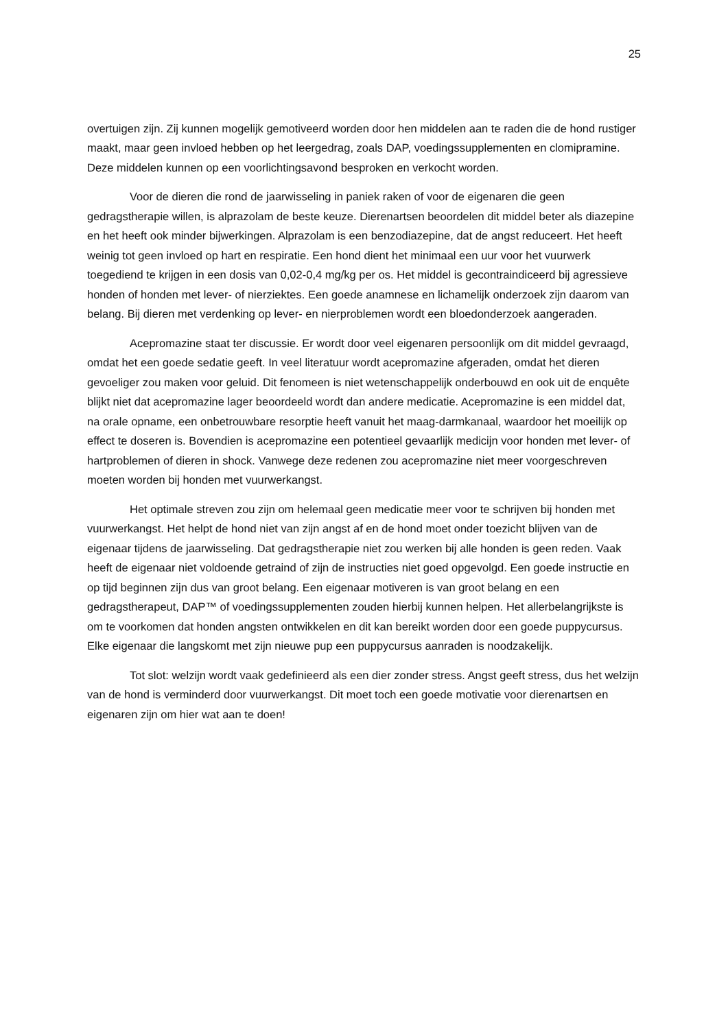25
overtuigen zijn. Zij kunnen mogelijk gemotiveerd worden door hen middelen aan te raden die de hond rustiger maakt, maar geen invloed hebben op het leergedrag, zoals DAP, voedingssupplementen en clomipramine. Deze middelen kunnen op een voorlichtingsavond besproken en verkocht worden.
Voor de dieren die rond de jaarwisseling in paniek raken of voor de eigenaren die geen gedragstherapie willen, is alprazolam de beste keuze. Dierenartsen beoordelen dit middel beter als diazepine en het heeft ook minder bijwerkingen. Alprazolam is een benzodiazepine, dat de angst reduceert. Het heeft weinig tot geen invloed op hart en respiratie. Een hond dient het minimaal een uur voor het vuurwerk toegediend te krijgen in een dosis van 0,02-0,4 mg/kg per os. Het middel is gecontraindiceerd bij agressieve honden of honden met lever- of nierziektes. Een goede anamnese en lichamelijk onderzoek zijn daarom van belang. Bij dieren met verdenking op lever- en nierproblemen wordt een bloedonderzoek aangeraden.
Acepromazine staat ter discussie. Er wordt door veel eigenaren persoonlijk om dit middel gevraagd, omdat het een goede sedatie geeft. In veel literatuur wordt acepromazine afgeraden, omdat het dieren gevoeliger zou maken voor geluid. Dit fenomeen is niet wetenschappelijk onderbouwd en ook uit de enquête blijkt niet dat acepromazine lager beoordeeld wordt dan andere medicatie. Acepromazine is een middel dat, na orale opname, een onbetrouwbare resorptie heeft vanuit het maag-darmkanaal, waardoor het moeilijk op effect te doseren is. Bovendien is acepromazine een potentieel gevaarlijk medicijn voor honden met lever- of hartproblemen of dieren in shock. Vanwege deze redenen zou acepromazine niet meer voorgeschreven moeten worden bij honden met vuurwerkangst.
Het optimale streven zou zijn om helemaal geen medicatie meer voor te schrijven bij honden met vuurwerkangst. Het helpt de hond niet van zijn angst af en de hond moet onder toezicht blijven van de eigenaar tijdens de jaarwisseling. Dat gedragstherapie niet zou werken bij alle honden is geen reden. Vaak heeft de eigenaar niet voldoende getraind of zijn de instructies niet goed opgevolgd. Een goede instructie en op tijd beginnen zijn dus van groot belang. Een eigenaar motiveren is van groot belang en een gedragstherapeut, DAP™ of voedingssupplementen zouden hierbij kunnen helpen. Het allerbelangrijkste is om te voorkomen dat honden angsten ontwikkelen en dit kan bereikt worden door een goede puppycursus. Elke eigenaar die langskomt met zijn nieuwe pup een puppycursus aanraden is noodzakelijk.
Tot slot: welzijn wordt vaak gedefinieerd als een dier zonder stress. Angst geeft stress, dus het welzijn van de hond is verminderd door vuurwerkangst. Dit moet toch een goede motivatie voor dierenartsen en eigenaren zijn om hier wat aan te doen!